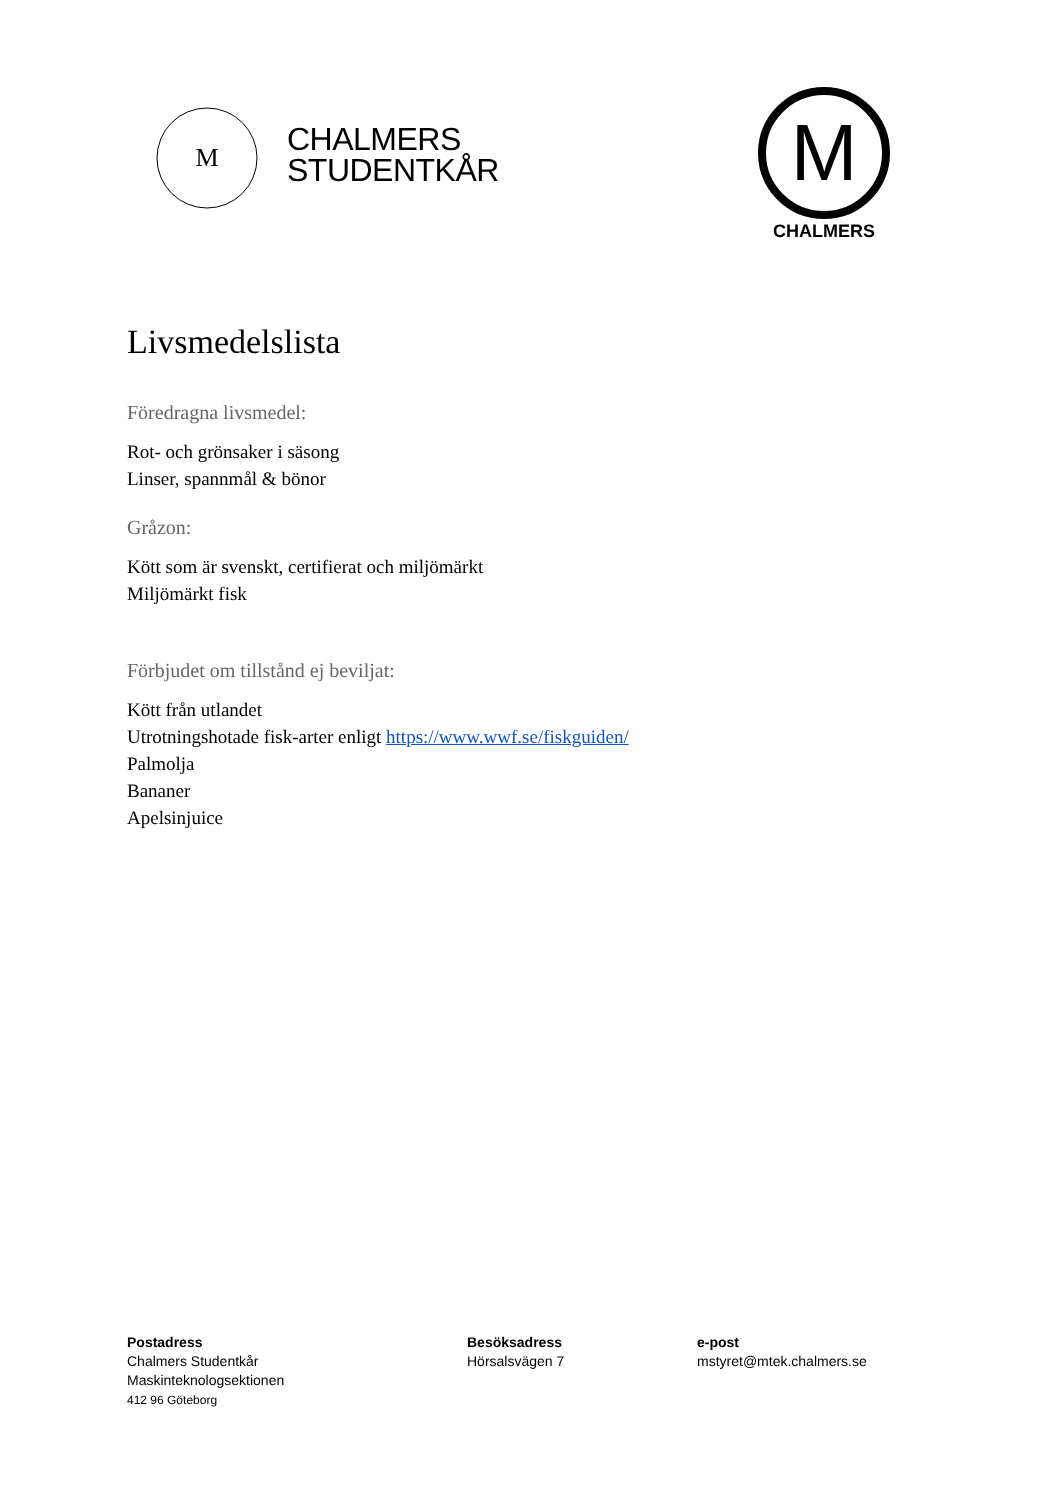M
CHALMERS
STUDENTKÅR
M
CHALMERS
Livsmedelslista
Föredragna livsmedel:
Rot- och grönsaker i säsong
Linser, spannmål & bönor
Gråzon:
Kött som är svenskt, certifierat och miljömärkt
Miljömärkt fisk
Förbjudet om tillstånd ej beviljat:
Kött från utlandet
Utrotningshotade fisk-arter enligt https://www.wwf.se/fiskguiden/
Palmolja
Bananer
Apelsinjuice
Postadress
Chalmers Studentkår
Maskinteknologsektionen
412 96 Göteborg
Besöksadress
Hörsalsvägen 7
e-post
mstyret@mtek.chalmers.se